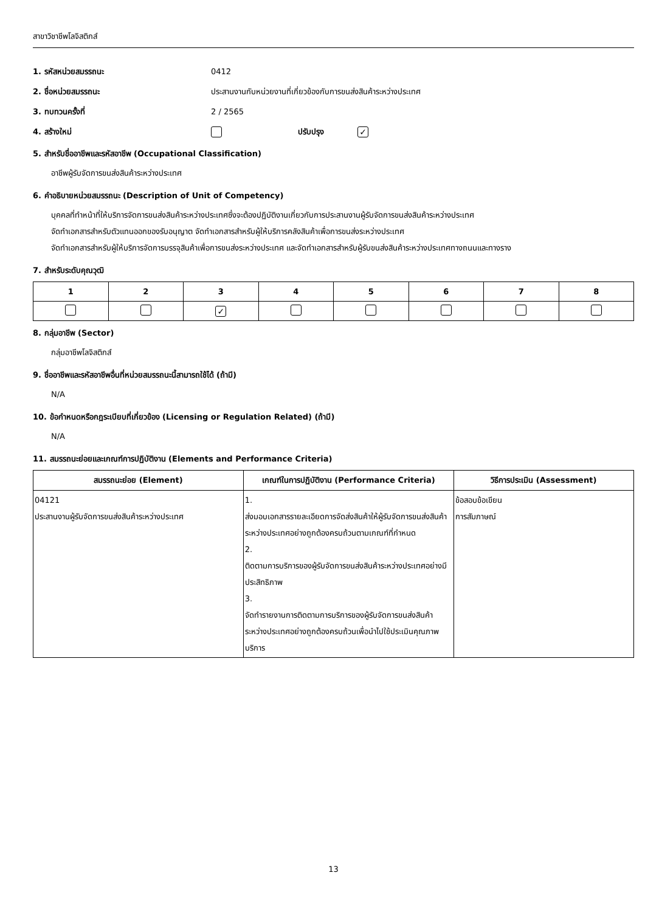สาขาวิชาชีพโลจิสติกส์
1. รหัสหน่วยสมรรถนะ 0412
2. ชื่อหน่วยสมรรถนะ ประสานงานกับหน่วยงานที่เกี่ยวข้องกับการขนส่งสินค้าระหว่างประเทศ
3. ทบทวนครั้งที่ 2 / 2565
4. สร้างใหม่ ปรับปรุง ✓
5. สำหรับชื่ออาชีพและรหัสอาชีพ (Occupational Classification)
อาชีพผู้รับจัดการขนส่งสินค้าระหว่างประเทศ
6. คำอธิบายหน่วยสมรรถนะ (Description of Unit of Competency)
บุคคลที่ทำหน้าที่ให้บริการจัดการขนส่งสินค้าระหว่างประเทศซึ่งจะต้องปฏิบัติงานเกี่ยวกับการประสานงานผู้รับจัดการขนส่งสินค้าระหว่างประเทศ
จัดทำเอกสารสำหรับตัวแทนออกของรับอนุญาต จัดทำเอกสารสำหรับผู้ให้บริการคลังสินค้าเพื่อการขนส่งระหว่างประเทศ
จัดทำเอกสารสำหรับผู้ให้บริการจัดการบรรจุสินค้าเพื่อการขนส่งระหว่างประเทศ และจัดทำเอกสารสำหรับผู้รับขนส่งสินค้าระหว่างประเทศทางถนนและทางราง
7. สำหรับระดับคุณวุฒิ
| 1 | 2 | 3 | 4 | 5 | 6 | 7 | 8 |
| --- | --- | --- | --- | --- | --- | --- | --- |
| | | ✓ | | | | | |
8. กลุ่มอาชีพ (Sector)
กลุ่มอาชีพโลจิสติกส์
9. ชื่ออาชีพและรหัสอาชีพอื่นที่หน่วยสมรรถนะนี้สามารถใช้ได้ (ถ้ามี)
N/A
10. ข้อกำหนดหรือกฎระเบียบที่เกี่ยวข้อง (Licensing or Regulation Related) (ถ้ามี)
N/A
11. สมรรถนะย่อยและเกณฑ์การปฏิบัติงาน (Elements and Performance Criteria)
| สมรรถนะย่อย (Element) | เกณฑ์ในการปฏิบัติงาน (Performance Criteria) | วิธีการประเมิน (Assessment) |
| --- | --- | --- |
| 04121 ประสานงานผู้รับจัดการขนส่งสินค้าระหว่างประเทศ | 1. ส่งมอบเอกสารรายละเอียดการจัดส่งสินค้าให้ผู้รับจัดการขนส่งสินค้าระหว่างประเทศอย่างถูกต้องครบถ้วนตามเกณฑ์ที่กำหนด 2. ติดตามการบริการของผู้รับจัดการขนส่งสินค้าระหว่างประเทศอย่างมีประสิทธิภาพ 3. จัดทำรายงานการติดตามการบริการของผู้รับจัดการขนส่งสินค้าระหว่างประเทศอย่างถูกต้องครบถ้วนเพื่อนำไปใช้ประเมินคุณภาพบริการ | ข้อสอบข้อเขียน การสัมภาษณ์ |
13